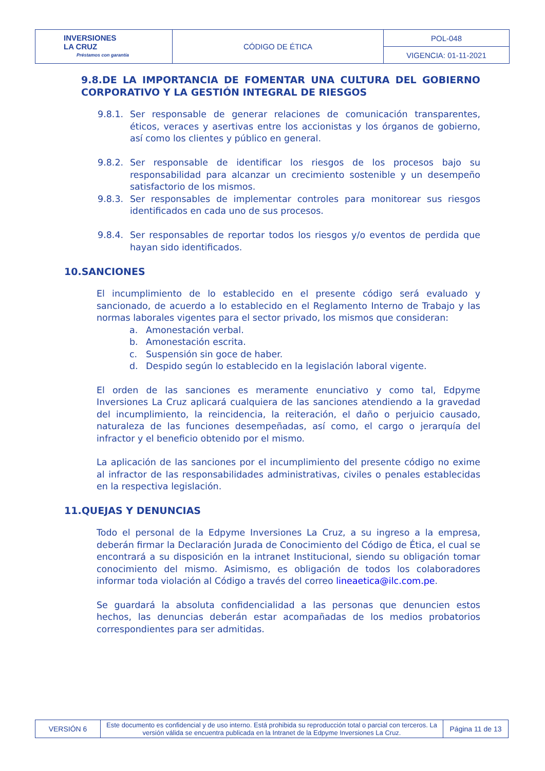| INVERSIONES LA CRUZ Préstamos con garantía | CÓDIGO DE ÉTICA | POL-048 |
| | | VIGENCIA: 01-11-2021 |
9.8.DE LA IMPORTANCIA DE FOMENTAR UNA CULTURA DEL GOBIERNO CORPORATIVO Y LA GESTIÓN INTEGRAL DE RIESGOS
9.8.1. Ser responsable de generar relaciones de comunicación transparentes, éticos, veraces y asertivas entre los accionistas y los órganos de gobierno, así como los clientes y público en general.
9.8.2. Ser responsable de identificar los riesgos de los procesos bajo su responsabilidad para alcanzar un crecimiento sostenible y un desempeño satisfactorio de los mismos.
9.8.3. Ser responsables de implementar controles para monitorear sus riesgos identificados en cada uno de sus procesos.
9.8.4. Ser responsables de reportar todos los riesgos y/o eventos de perdida que hayan sido identificados.
10.SANCIONES
El incumplimiento de lo establecido en el presente código será evaluado y sancionado, de acuerdo a lo establecido en el Reglamento Interno de Trabajo y las normas laborales vigentes para el sector privado, los mismos que consideran:
a. Amonestación verbal.
b. Amonestación escrita.
c. Suspensión sin goce de haber.
d. Despido según lo establecido en la legislación laboral vigente.
El orden de las sanciones es meramente enunciativo y como tal, Edpyme Inversiones La Cruz aplicará cualquiera de las sanciones atendiendo a la gravedad del incumplimiento, la reincidencia, la reiteración, el daño o perjuicio causado, naturaleza de las funciones desempeñadas, así como, el cargo o jerarquía del infractor y el beneficio obtenido por el mismo.
La aplicación de las sanciones por el incumplimiento del presente código no exime al infractor de las responsabilidades administrativas, civiles o penales establecidas en la respectiva legislación.
11.QUEJAS Y DENUNCIAS
Todo el personal de la Edpyme Inversiones La Cruz, a su ingreso a la empresa, deberán firmar la Declaración Jurada de Conocimiento del Código de Ética, el cual se encontrará a su disposición en la intranet Institucional, siendo su obligación tomar conocimiento del mismo. Asimismo, es obligación de todos los colaboradores informar toda violación al Código a través del correo lineaetica@ilc.com.pe.
Se guardará la absoluta confidencialidad a las personas que denuncien estos hechos, las denuncias deberán estar acompañadas de los medios probatorios correspondientes para ser admitidas.
| VERSIÓN 6 | Este documento es confidencial y de uso interno. Está prohibida su reproducción total o parcial con terceros. La versión válida se encuentra publicada en la Intranet de la Edpyme Inversiones La Cruz. | Página 11 de 13 |